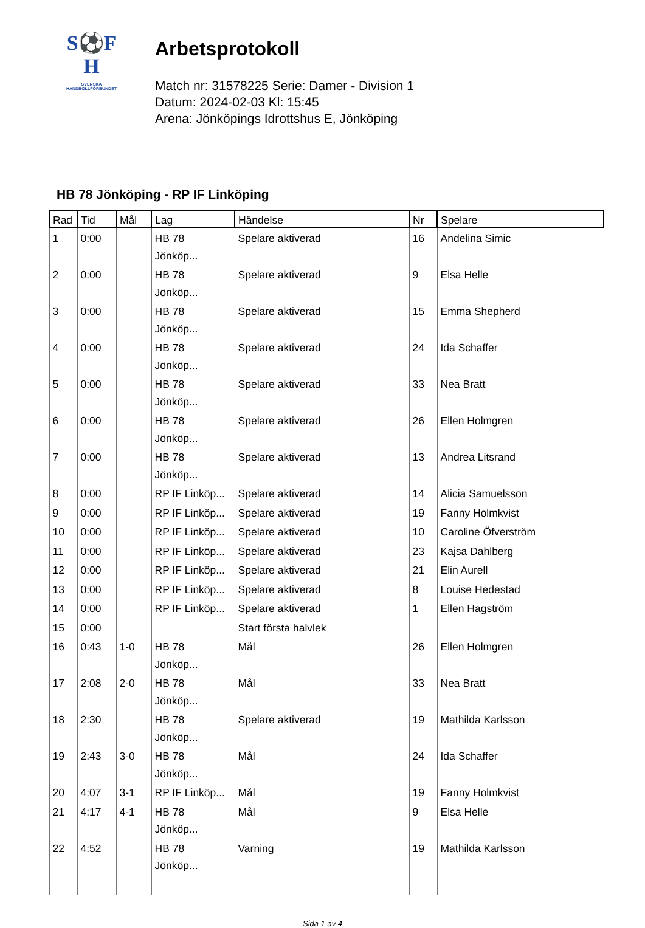S⚽F
H
SVENSKA
HANDBOLLFÖRBUNDET
Arbetsprotokoll
Match nr: 31578225 Serie: Damer - Division 1
Datum: 2024-02-03 Kl: 15:45
Arena: Jönköpings Idrottshus E, Jönköping
HB 78 Jönköping - RP IF Linköping
| Rad | Tid | Mål | Lag | Händelse | Nr | Spelare |
| --- | --- | --- | --- | --- | --- | --- |
| 1 | 0:00 | | HB 78 Jönköp... | Spelare aktiverad | 16 | Andelina Simic |
| 2 | 0:00 | | HB 78 Jönköp... | Spelare aktiverad | 9 | Elsa Helle |
| 3 | 0:00 | | HB 78 Jönköp... | Spelare aktiverad | 15 | Emma Shepherd |
| 4 | 0:00 | | HB 78 Jönköp... | Spelare aktiverad | 24 | Ida Schaffer |
| 5 | 0:00 | | HB 78 Jönköp... | Spelare aktiverad | 33 | Nea Bratt |
| 6 | 0:00 | | HB 78 Jönköp... | Spelare aktiverad | 26 | Ellen Holmgren |
| 7 | 0:00 | | HB 78 Jönköp... | Spelare aktiverad | 13 | Andrea Litsrand |
| 8 | 0:00 | | RP IF Linköp... | Spelare aktiverad | 14 | Alicia Samuelsson |
| 9 | 0:00 | | RP IF Linköp... | Spelare aktiverad | 19 | Fanny Holmkvist |
| 10 | 0:00 | | RP IF Linköp... | Spelare aktiverad | 10 | Caroline Öfverström |
| 11 | 0:00 | | RP IF Linköp... | Spelare aktiverad | 23 | Kajsa Dahlberg |
| 12 | 0:00 | | RP IF Linköp... | Spelare aktiverad | 21 | Elin Aurell |
| 13 | 0:00 | | RP IF Linköp... | Spelare aktiverad | 8 | Louise Hedestad |
| 14 | 0:00 | | RP IF Linköp... | Spelare aktiverad | 1 | Ellen Hagström |
| 15 | 0:00 | | | Start första halvlek | | |
| 16 | 0:43 | 1-0 | HB 78 Jönköp... | Mål | 26 | Ellen Holmgren |
| 17 | 2:08 | 2-0 | HB 78 Jönköp... | Mål | 33 | Nea Bratt |
| 18 | 2:30 | | HB 78 Jönköp... | Spelare aktiverad | 19 | Mathilda Karlsson |
| 19 | 2:43 | 3-0 | HB 78 Jönköp... | Mål | 24 | Ida Schaffer |
| 20 | 4:07 | 3-1 | RP IF Linköp... | Mål | 19 | Fanny Holmkvist |
| 21 | 4:17 | 4-1 | HB 78 Jönköp... | Mål | 9 | Elsa Helle |
| 22 | 4:52 | | HB 78 Jönköp... | Varning | 19 | Mathilda Karlsson |
Sida 1 av 4